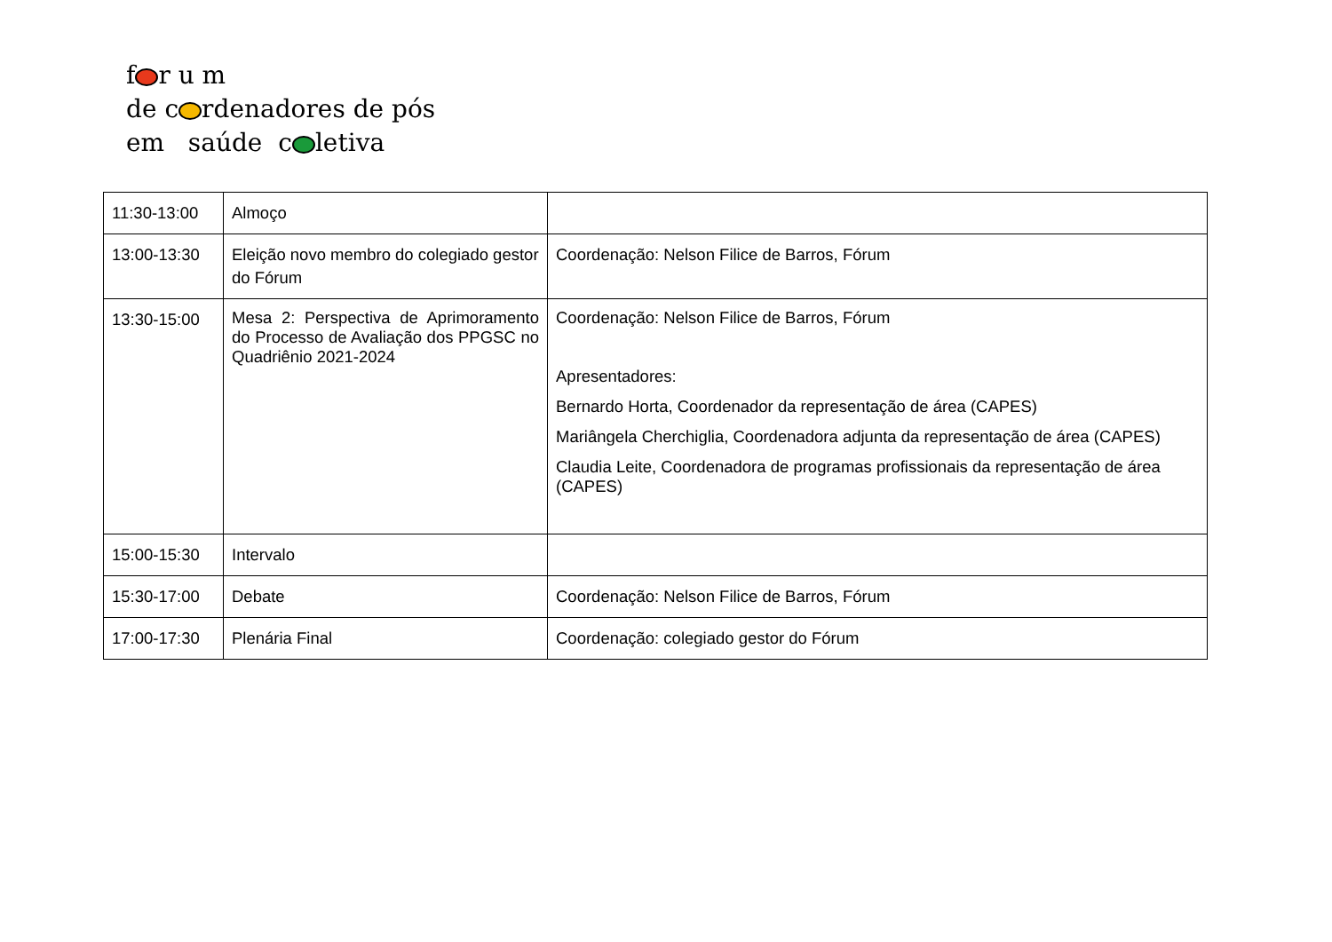f r u m
de c rdenadores de pós
em saúde c letiva
| 11:30-13:00 | Almoço | |
| 13:00-13:30 | Eleição novo membro do colegiado gestor do Fórum | Coordenação: Nelson Filice de Barros, Fórum |
| 13:30-15:00 | Mesa 2: Perspectiva de Aprimoramento do Processo de Avaliação dos PPGSC no Quadriênio 2021-2024 | Coordenação: Nelson Filice de Barros, Fórum Apresentadores: Bernardo Horta, Coordenador da representação de área (CAPES) Mariângela Cherchiglia, Coordenadora adjunta da representação de área (CAPES) Claudia Leite, Coordenadora de programas profissionais da representação de área (CAPES) |
| 15:00-15:30 | Intervalo | |
| 15:30-17:00 | Debate | Coordenação: Nelson Filice de Barros, Fórum |
| 17:00-17:30 | Plenária Final | Coordenação: colegiado gestor do Fórum |